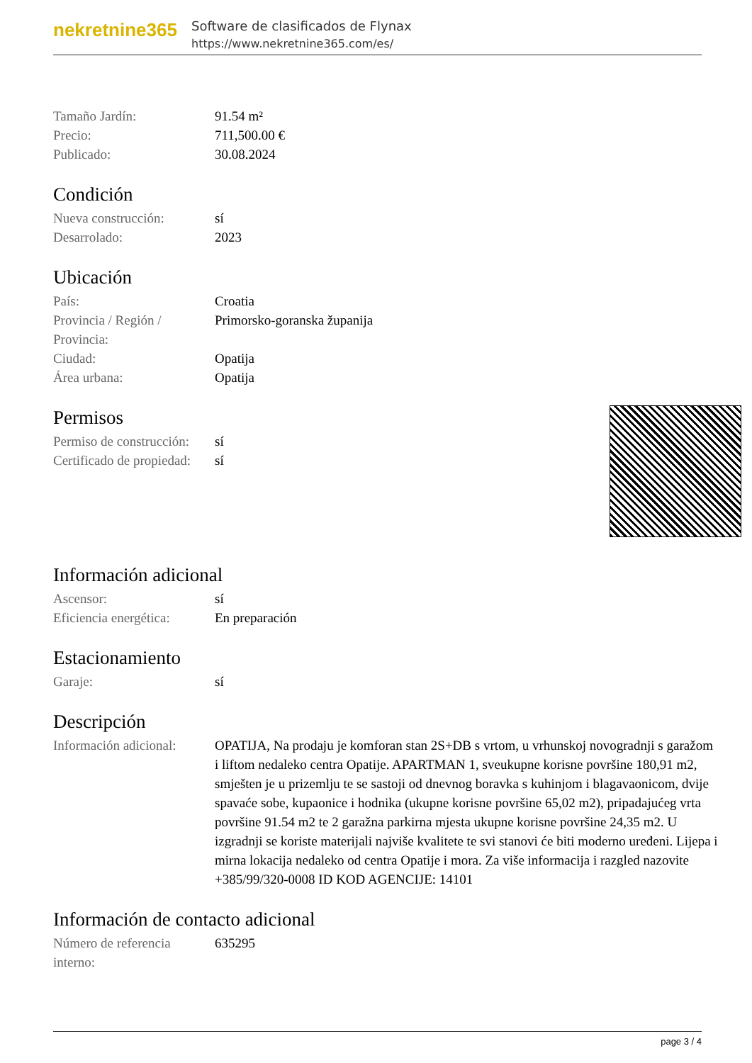nekretnine365
Software de clasificados de Flynax
https://www.nekretnine365.com/es/
| Tamaño Jardín: | 91.54 m² |
| Precio: | 711,500.00 € |
| Publicado: | 30.08.2024 |
Condición
| Nueva construcción: | sí |
| Desarrolado: | 2023 |
Ubicación
| País: | Croatia |
| Provincia / Región / Provincia: | Primorsko-goranska županija |
| Ciudad: | Opatija |
| Área urbana: | Opatija |
Permisos
| Permiso de construcción: | sí |
| Certificado de propiedad: | sí |
Información adicional
| Ascensor: | sí |
| Eficiencia energética: | En preparación |
Estacionamiento
| Garaje: | sí |
Descripción
| Información adicional: | OPATIJA, Na prodaju je komforan stan 2S+DB s vrtom, u vrhunskoj novogradnji s garažom i liftom nedaleko centra Opatije. APARTMAN 1, sveukupne korisne površine 180,91 m2, smješten je u prizemlju te se sastoji od dnevnog boravka s kuhinjom i blagavaonicom, dvije spavaće sobe, kupaonice i hodnika (ukupne korisne površine 65,02 m2), pripadajućeg vrta površine 91.54 m2 te 2 garažna parkirna mjesta ukupne korisne površine 24,35 m2. U izgradnji se koriste materijali najviše kvalitete te svi stanovi će biti moderno uređeni. Lijepa i mirna lokacija nedaleko od centra Opatije i mora. Za više informacija i razgled nazovite +385/99/320-0008 ID KOD AGENCIJE: 14101 |
Información de contacto adicional
| Número de referencia interno: | 635295 |
page 3 / 4